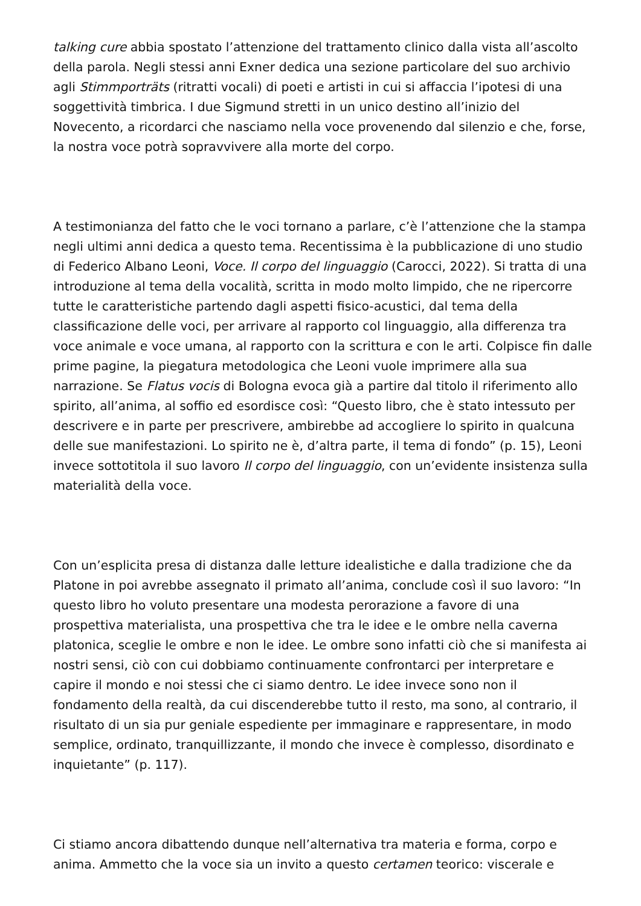talking cure abbia spostato l’attenzione del trattamento clinico dalla vista all’ascolto della parola. Negli stessi anni Exner dedica una sezione particolare del suo archivio agli Stimmporträts (ritratti vocali) di poeti e artisti in cui si affaccia l’ipotesi di una soggettività timbrica. I due Sigmund stretti in un unico destino all’inizio del Novecento, a ricordarci che nasciamo nella voce provenendo dal silenzio e che, forse, la nostra voce potrà sopravvivere alla morte del corpo.
A testimonianza del fatto che le voci tornano a parlare, c’è l’attenzione che la stampa negli ultimi anni dedica a questo tema. Recentissima è la pubblicazione di uno studio di Federico Albano Leoni, Voce. Il corpo del linguaggio (Carocci, 2022). Si tratta di una introduzione al tema della vocalità, scritta in modo molto limpido, che ne ripercorre tutte le caratteristiche partendo dagli aspetti fisico-acustici, dal tema della classificazione delle voci, per arrivare al rapporto col linguaggio, alla differenza tra voce animale e voce umana, al rapporto con la scrittura e con le arti. Colpisce fin dalle prime pagine, la piegatura metodologica che Leoni vuole imprimere alla sua narrazione. Se Flatus vocis di Bologna evoca già a partire dal titolo il riferimento allo spirito, all’anima, al soffio ed esordisce così: “Questo libro, che è stato intessuto per descrivere e in parte per prescrivere, ambirebbe ad accogliere lo spirito in qualcuna delle sue manifestazioni. Lo spirito ne è, d’altra parte, il tema di fondo” (p. 15), Leoni invece sottotitola il suo lavoro Il corpo del linguaggio, con un’evidente insistenza sulla materialità della voce.
Con un’esplicita presa di distanza dalle letture idealistiche e dalla tradizione che da Platone in poi avrebbe assegnato il primato all’anima, conclude così il suo lavoro: “In questo libro ho voluto presentare una modesta perorazione a favore di una prospettiva materialista, una prospettiva che tra le idee e le ombre nella caverna platonica, sceglie le ombre e non le idee. Le ombre sono infatti ciò che si manifesta ai nostri sensi, ciò con cui dobbiamo continuamente confrontarci per interpretare e capire il mondo e noi stessi che ci siamo dentro. Le idee invece sono non il fondamento della realtà, da cui discenderebbe tutto il resto, ma sono, al contrario, il risultato di un sia pur geniale espediente per immaginare e rappresentare, in modo semplice, ordinato, tranquillizzante, il mondo che invece è complesso, disordinato e inquietante” (p. 117).
Ci stiamo ancora dibattendo dunque nell’alternativa tra materia e forma, corpo e anima. Ammetto che la voce sia un invito a questo certamen teorico: viscerale e